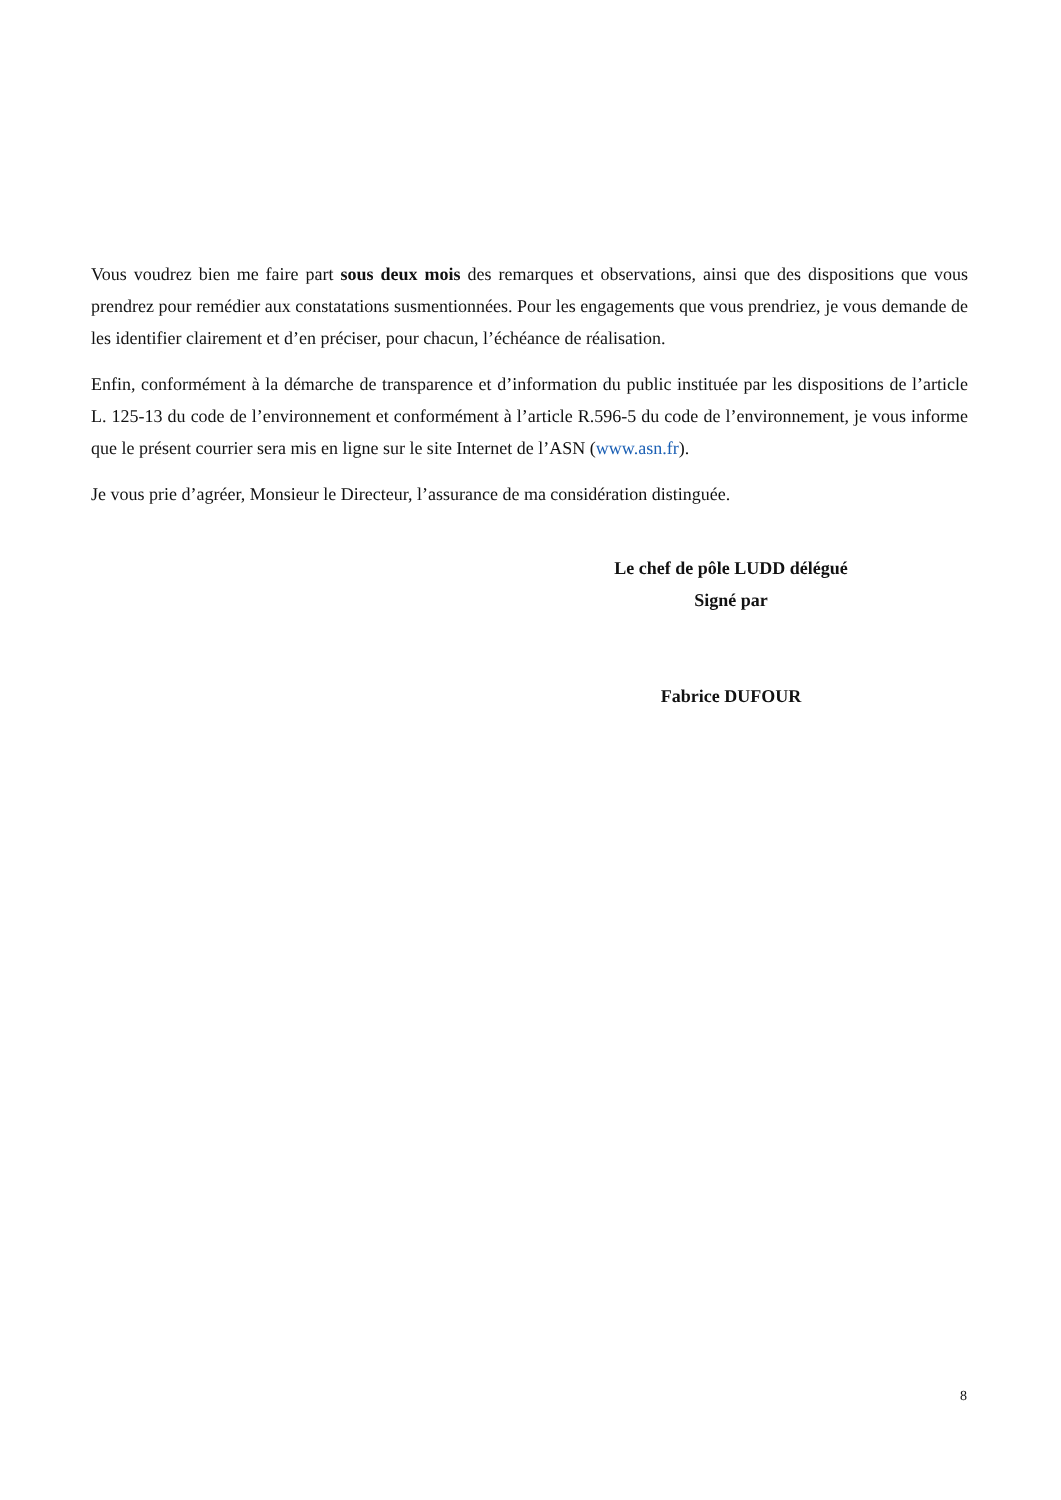Vous voudrez bien me faire part sous deux mois des remarques et observations, ainsi que des dispositions que vous prendrez pour remédier aux constatations susmentionnées. Pour les engagements que vous prendriez, je vous demande de les identifier clairement et d’en préciser, pour chacun, l’échéance de réalisation.
Enfin, conformément à la démarche de transparence et d’information du public instituée par les dispositions de l’article L. 125-13 du code de l’environnement et conformément à l’article R.596-5 du code de l’environnement, je vous informe que le présent courrier sera mis en ligne sur le site Internet de l’ASN (www.asn.fr).
Je vous prie d’agréer, Monsieur le Directeur, l’assurance de ma considération distinguée.
Le chef de pôle LUDD délégué
Signé par
Fabrice DUFOUR
8